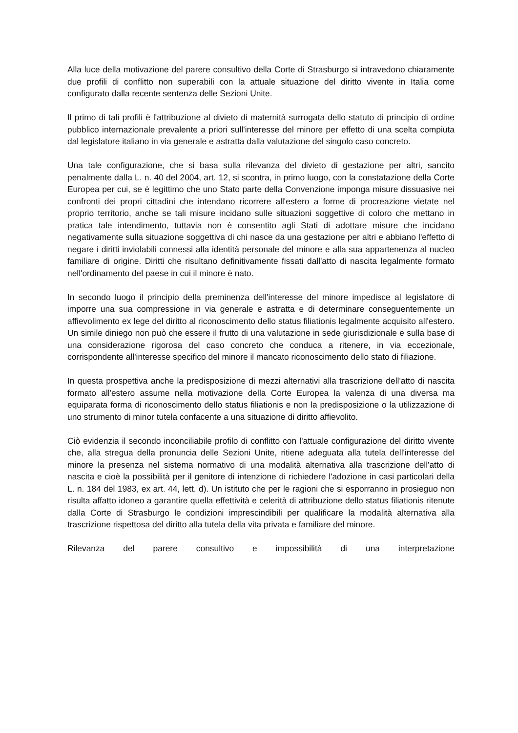Alla luce della motivazione del parere consultivo della Corte di Strasburgo si intravedono chiaramente due profili di conflitto non superabili con la attuale situazione del diritto vivente in Italia come configurato dalla recente sentenza delle Sezioni Unite.
Il primo di tali profili è l'attribuzione al divieto di maternità surrogata dello statuto di principio di ordine pubblico internazionale prevalente a priori sull'interesse del minore per effetto di una scelta compiuta dal legislatore italiano in via generale e astratta dalla valutazione del singolo caso concreto.
Una tale configurazione, che si basa sulla rilevanza del divieto di gestazione per altri, sancito penalmente dalla L. n. 40 del 2004, art. 12, si scontra, in primo luogo, con la constatazione della Corte Europea per cui, se è legittimo che uno Stato parte della Convenzione imponga misure dissuasive nei confronti dei propri cittadini che intendano ricorrere all'estero a forme di procreazione vietate nel proprio territorio, anche se tali misure incidano sulle situazioni soggettive di coloro che mettano in pratica tale intendimento, tuttavia non è consentito agli Stati di adottare misure che incidano negativamente sulla situazione soggettiva di chi nasce da una gestazione per altri e abbiano l'effetto di negare i diritti inviolabili connessi alla identità personale del minore e alla sua appartenenza al nucleo familiare di origine. Diritti che risultano definitivamente fissati dall'atto di nascita legalmente formato nell'ordinamento del paese in cui il minore è nato.
In secondo luogo il principio della preminenza dell'interesse del minore impedisce al legislatore di imporre una sua compressione in via generale e astratta e di determinare conseguentemente un affievolimento ex lege del diritto al riconoscimento dello status filiationis legalmente acquisito all'estero. Un simile diniego non può che essere il frutto di una valutazione in sede giurisdizionale e sulla base di una considerazione rigorosa del caso concreto che conduca a ritenere, in via eccezionale, corrispondente all'interesse specifico del minore il mancato riconoscimento dello stato di filiazione.
In questa prospettiva anche la predisposizione di mezzi alternativi alla trascrizione dell'atto di nascita formato all'estero assume nella motivazione della Corte Europea la valenza di una diversa ma equiparata forma di riconoscimento dello status filiationis e non la predisposizione o la utilizzazione di uno strumento di minor tutela confacente a una situazione di diritto affievolito.
Ciò evidenzia il secondo inconciliabile profilo di conflitto con l'attuale configurazione del diritto vivente che, alla stregua della pronuncia delle Sezioni Unite, ritiene adeguata alla tutela dell'interesse del minore la presenza nel sistema normativo di una modalità alternativa alla trascrizione dell'atto di nascita e cioè la possibilità per il genitore di intenzione di richiedere l'adozione in casi particolari della L. n. 184 del 1983, ex art. 44, lett. d). Un istituto che per le ragioni che si esporranno in prosieguo non risulta affatto idoneo a garantire quella effettività e celerità di attribuzione dello status filiationis ritenute dalla Corte di Strasburgo le condizioni imprescindibili per qualificare la modalità alternativa alla trascrizione rispettosa del diritto alla tutela della vita privata e familiare del minore.
Rilevanza del parere consultivo e impossibilità di una interpretazione